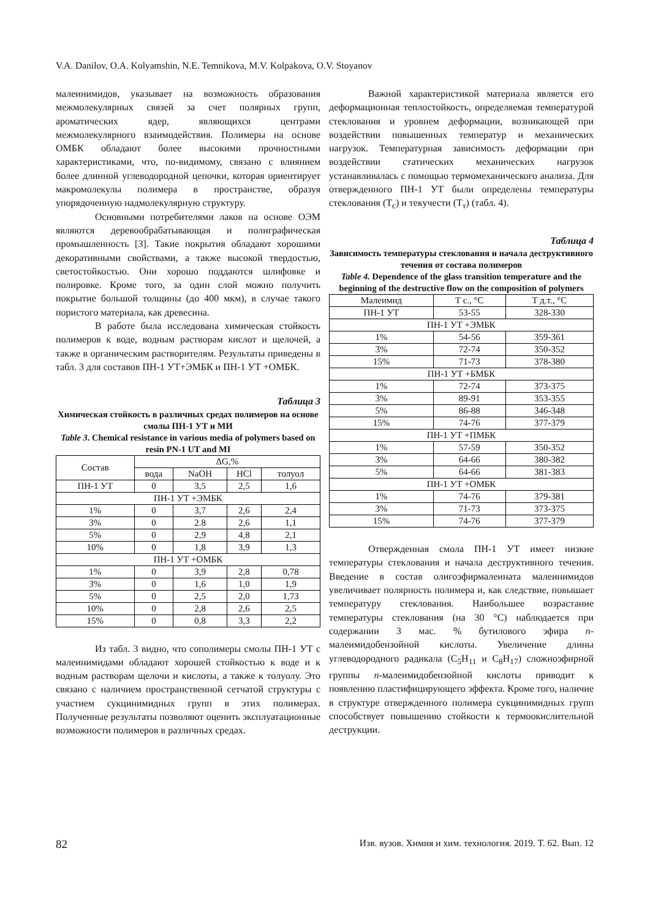V.A. Danilov, O.A. Kolyamshin, N.E. Temnikova, M.V. Kolpakova, O.V. Stoyanov
малеинимидов, указывает на возможность образования межмолекулярных связей за счет полярных групп, ароматических ядер, являющихся центрами межмолекулярного взаимодействия. Полимеры на основе ОМБК обладают более высокими прочностными характеристиками, что, по-видимому, связано с влиянием более длинной углеводородной цепочки, которая ориентирует макромолекулы полимера в пространстве, образуя упорядоченную надмолекулярную структуру.
Основными потребителями лаков на основе ОЭМ являются деревообрабатывающая и полиграфическая промышленность [3]. Такие покрытия обладают хорошими декоративными свойствами, а также высокой твердостью, светостойкостью. Они хорошо поддаются шлифовке и полировке. Кроме того, за один слой можно получить покрытие большой толщины (до 400 мкм), в случае такого пористого материала, как древесина.
В работе была исследована химическая стойкость полимеров к воде, водным растворам кислот и щелочей, а также в органическим растворителям. Результаты приведены в табл. 3 для составов ПН-1 УТ+ЭМБК и ПН-1 УТ +ОМБК.
Таблица 3
Химическая стойкость в различных средах полимеров на основе смолы ПН-1 УТ и МИ
Table 3. Chemical resistance in various media of polymers based on resin PN-1 UT and MI
| Состав | ΔG,% | | | |
| --- | --- | --- | --- | --- |
| | вода | NaOH | HCl | толуол |
| ПН-1 УТ | 0 | 3,5 | 2,5 | 1,6 |
| ПН-1 УТ +ЭМБК | | | | |
| 1% | 0 | 3,7 | 2,6 | 2,4 |
| 3% | 0 | 2.8 | 2,6 | 1,1 |
| 5% | 0 | 2,9 | 4,8 | 2,1 |
| 10% | 0 | 1,8 | 3,9 | 1,3 |
| ПН-1 УТ +ОМБК | | | | |
| 1% | 0 | 3,9 | 2,8 | 0,78 |
| 3% | 0 | 1,6 | 1,0 | 1,9 |
| 5% | 0 | 2,5 | 2,0 | 1,73 |
| 10% | 0 | 2,8 | 2,6 | 2,5 |
| 15% | 0 | 0,8 | 3,3 | 2,2 |
Из табл. 3 видно, что сополимеры смолы ПН-1 УТ с малеинимидами обладают хорошей стойкостью к воде и к водным растворам щелочи и кислоты, а также к толуолу. Это связано с наличием пространственной сетчатой структуры с участием сукцинимидных групп в этих полимерах. Полученные результаты позволяют оценить эксплуатационные возможности полимеров в различных средах.
Важной характеристикой материала является его деформационная теплостойкость, определяемая температурой стеклования и уровнем деформации, возникающей при воздействии повышенных температур и механических нагрузок. Температурная зависимость деформации при воздействии статических механических нагрузок устанавливалась с помощью термомеханического анализа. Для отвержденного ПН-1 УТ были определены температуры стеклования (Т<sub>с</sub>) и текучести (Т<sub>т</sub>) (табл. 4).
Таблица 4
Зависимость температуры стеклования и начала деструктивного течения от состава полимеров
Table 4. Dependence of the glass transition temperature and the beginning of the destructive flow on the composition of polymers
| Малеимид | T с., °C | T д.т., °C |
| --- | --- | --- |
| ПН-1 УТ | 53-55 | 328-330 |
| ПН-1 УТ +ЭМБК | | |
| 1% | 54-56 | 359-361 |
| 3% | 72-74 | 350-352 |
| 15% | 71-73 | 378-380 |
| ПН-1 УТ +БМБК | | |
| 1% | 72-74 | 373-375 |
| 3% | 89-91 | 353-355 |
| 5% | 86-88 | 346-348 |
| 15% | 74-76 | 377-379 |
| ПН-1 УТ +ПМБК | | |
| 1% | 57-59 | 350-352 |
| 3% | 64-66 | 380-382 |
| 5% | 64-66 | 381-383 |
| ПН-1 УТ +ОМБК | | |
| 1% | 74-76 | 379-381 |
| 3% | 71-73 | 373-375 |
| 15% | 74-76 | 377-379 |
Отвержденная смола ПН-1 УТ имеет низкие температуры стеклования и начала деструктивного течения. Введение в состав олигоэфирмалеината малеинимидов увеличивает полярность полимера и, как следствие, повышает температуру стеклования. Наибольшее возрастание температуры стеклования (на 30 °С) наблюдается при содержании 3 мас. % бутилового эфира n-малеимидобензойной кислоты. Увеличение длины углеводородного радикала (C<sub>5</sub>H<sub>11</sub> и C<sub>8</sub>H<sub>17</sub>) сложноэфирной группы n-малеимидобензойной кислоты приводит к появлению пластифицирующего эффекта. Кроме того, наличие в структуре отвержденного полимера сукцинимидных групп способствует повышению стойкости к термоокислительной деструкции.
82 Изв. вузов. Химия и хим. технология. 2019. Т. 62. Вып. 12